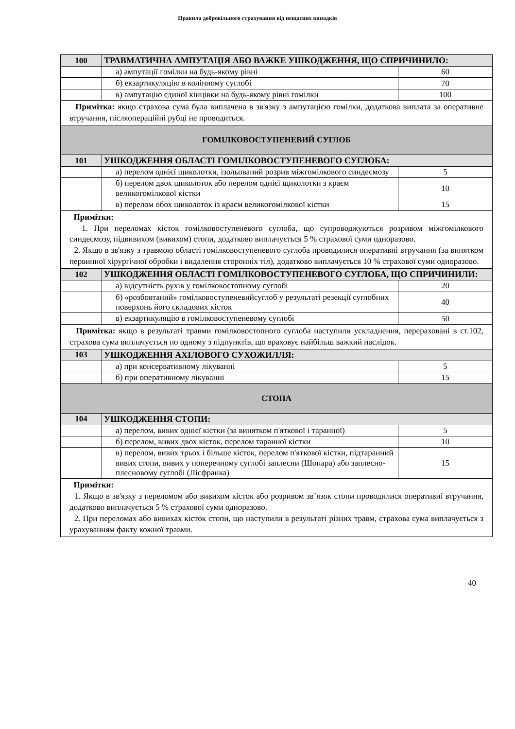Правила добровільного страхування від нещасних випадків
| 100 | ТРАВМАТИЧНА АМПУТАЦІЯ АБО ВАЖКЕ УШКОДЖЕННЯ, ЩО СПРИЧИНИЛО: | |
| | а) ампутації гомілки на будь-якому рівні | 60 |
| | б) екзартикуляцію в колінному суглобі | 70 |
| | в) ампутацію єдиної кінцівки на будь-якому рівні гомілки | 100 |
| Примітка: якщо страхова сума була виплачена в зв'язку з ампутацією гомілки, додаткова виплата за оперативне втручання, післяопераційні рубці не проводиться. | | |
| ГОМІЛКОВОСТУПЕНЕВИЙ СУГЛОБ | | |
| 101 | УШКОДЖЕННЯ ОБЛАСТІ ГОМІЛКОВОСТУПЕНЕВОГО СУГЛОБА: | |
| | а) перелом однієї щиколотки, ізольований розрив міжгомілкового синдесмозу | 5 |
| | б) перелом двох щиколоток або перелом однієї щиколотки з краєм великогомілкової кістки | 10 |
| | в) перелом обох щиколоток із краєм великогомілкової кістки | 15 |
| Примітки: 1. При переломах кісток гомілковоступеневого суглоба, що супроводжуються розривом міжгомілкового синдесмозу, підвивихом (вивихом) стопи, додатково виплачується 5 % страхової суми одноразово. 2. Якщо в зв'язку з травмою області гомілковоступеневого суглоба проводилися оперативні втручання (за винятком первинної хірургічної обробки і видалення сторонніх тіл), додатково виплачується 10 % страхової суми одноразово. | | |
| 102 | УШКОДЖЕННЯ ОБЛАСТІ ГОМІЛКОВОСТУПЕНЕВОГО СУГЛОБА, ЩО СПРИЧИНИЛИ: | |
| | а) відсутність рухів у гомілковостопному суглобі | 20 |
| | б) «розбовтаний» гомілковоступеневийсуглоб у результаті резекції суглобних поверхонь його складових кісток | 40 |
| | в) екзартикуляцію в гомілковоступеневому суглобі | 50 |
| Примітка: якщо в результаті травми гомілковостопного суглоба наступили ускладнення, перераховані в ст.102, страхова сума виплачується по одному з підпунктів, що враховує найбільш важкий наслідок. | | |
| 103 | УШКОДЖЕННЯ АХІЛОВОГО СУХОЖИЛЛЯ: | |
| | а) при консервативному лікуванні | 5 |
| | б) при оперативному лікуванні | 15 |
| СТОПА | | |
| 104 | УШКОДЖЕННЯ СТОПИ: | |
| | а) перелом, вивих однієї кістки (за винятком п'яткової і таранної) | 5 |
| | б) перелом, вивих двох кісток, перелом таранної кістки | 10 |
| | в) перелом, вивих трьох і більше кісток, перелом п'яткової кістки, підтаранний вивих стопи, вивих у поперечному суглобі заплесни (Шопара) або заплесно-плесновому суглобі (Лісфранка) | 15 |
| Примітки: 1. Якщо в зв'язку з переломом або вивихом кісток або розривом зв’язок стопи проводилися оперативні втручання, додатково виплачується 5 % страхової суми одноразово. 2. При переломах або вивихах кісток стопи, що наступили в результаті різних травм, страхова сума виплачується з урахуванням факту кожної травми. | | |
40